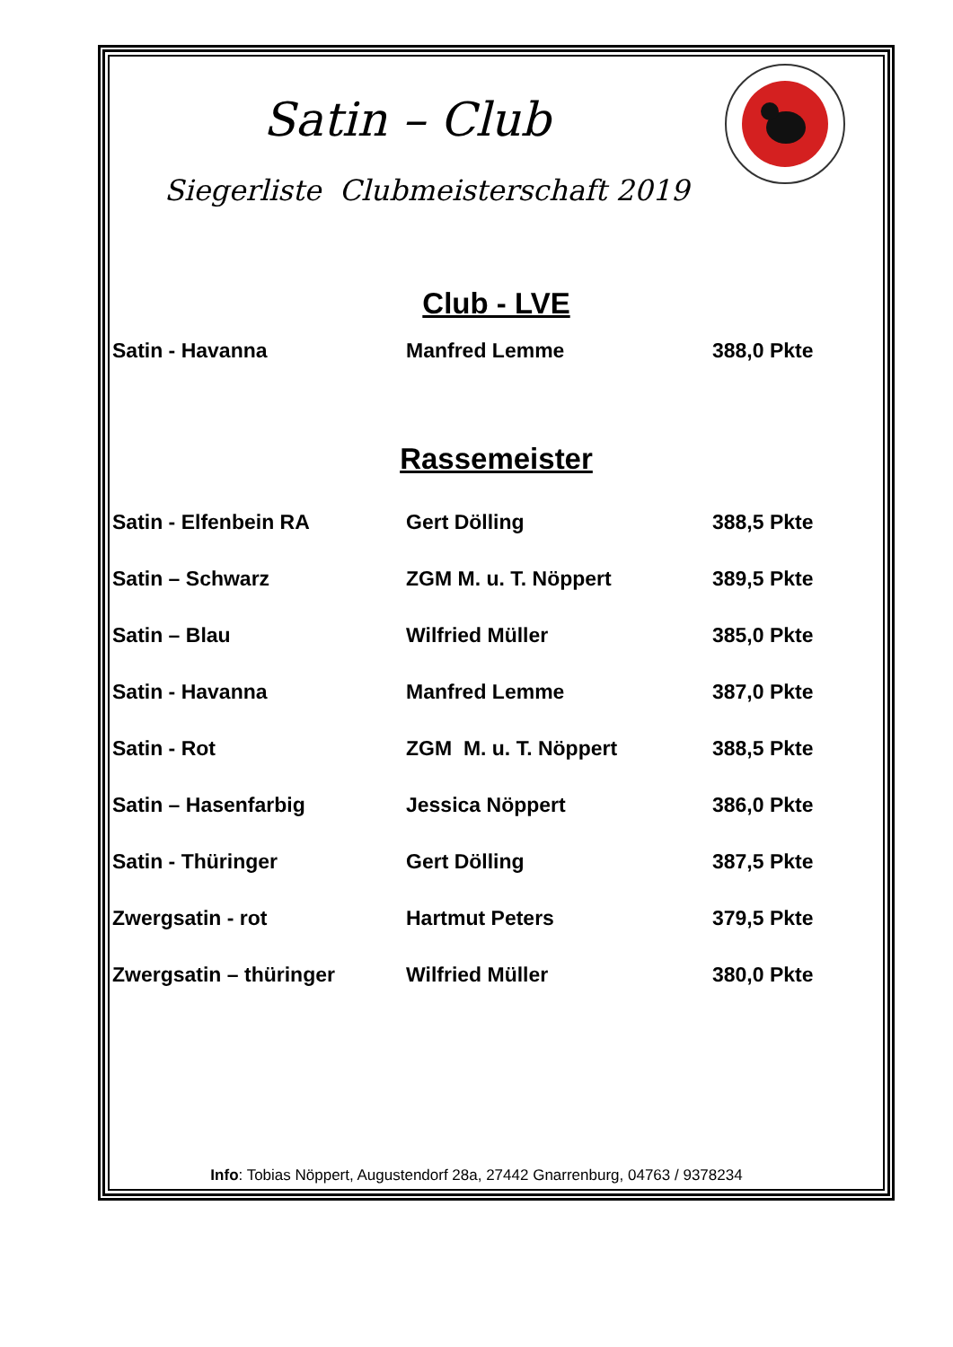Satin – Club
Siegerliste Clubmeisterschaft 2019
Club - LVE
| Satin - Havanna | Manfred Lemme | 388,0 Pkte |
Rassemeister
| Satin - Elfenbein RA | Gert Dölling | 388,5 Pkte |
| Satin – Schwarz | ZGM M. u. T. Nöppert | 389,5 Pkte |
| Satin – Blau | Wilfried Müller | 385,0 Pkte |
| Satin - Havanna | Manfred Lemme | 387,0 Pkte |
| Satin - Rot | ZGM M. u. T. Nöppert | 388,5 Pkte |
| Satin – Hasenfarbig | Jessica Nöppert | 386,0 Pkte |
| Satin - Thüringer | Gert Dölling | 387,5 Pkte |
| Zwergsatin - rot | Hartmut Peters | 379,5 Pkte |
| Zwergsatin – thüringer | Wilfried Müller | 380,0 Pkte |
Info: Tobias Nöppert, Augustendorf 28a, 27442 Gnarrenburg, 04763 / 9378234